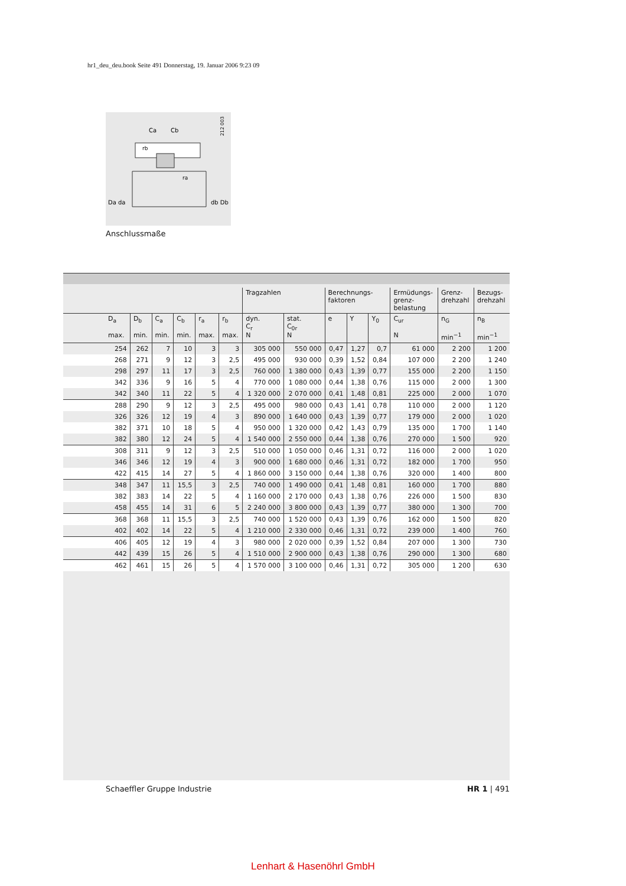hr1_deu_deu.book Seite 491 Donnerstag, 19. Januar 2006 9:23 09
Ca
Cb
Da da
db Db
ra
rb
212 003
Anschlussmaße
| | | | | | | Tragzahlen | | Berechnungs- faktoren | | | Ermüdungs- grenz- belastung | Grenz- drehzahl | Bezugs- drehzahl |
| --- | --- | --- | --- | --- | --- | --- | --- | --- | --- | --- | --- | --- | --- |
| D<sub>a</sub> max. | D<sub>b</sub> min. | C<sub>a</sub> min. | C<sub>b</sub> min. | r<sub>a</sub> max. | r<sub>b</sub> max. | dyn. C<sub>r</sub> N | stat. C<sub>0r</sub> N | e | Y | Y<sub>0</sub> | C<sub>ur</sub> N | n<sub>G</sub> min<sup>−1</sup> | n<sub>B</sub> min<sup>−1</sup> |
| 254 | 262 | 7 | 10 | 3 | 3 | 305 000 | 550 000 | 0,47 | 1,27 | 0,7 | 61 000 | 2 200 | 1 200 |
| 268 | 271 | 9 | 12 | 3 | 2,5 | 495 000 | 930 000 | 0,39 | 1,52 | 0,84 | 107 000 | 2 200 | 1 240 |
| 298 | 297 | 11 | 17 | 3 | 2,5 | 760 000 | 1 380 000 | 0,43 | 1,39 | 0,77 | 155 000 | 2 200 | 1 150 |
| 342 | 336 | 9 | 16 | 5 | 4 | 770 000 | 1 080 000 | 0,44 | 1,38 | 0,76 | 115 000 | 2 000 | 1 300 |
| 342 | 340 | 11 | 22 | 5 | 4 | 1 320 000 | 2 070 000 | 0,41 | 1,48 | 0,81 | 225 000 | 2 000 | 1 070 |
| 288 | 290 | 9 | 12 | 3 | 2,5 | 495 000 | 980 000 | 0,43 | 1,41 | 0,78 | 110 000 | 2 000 | 1 120 |
| 326 | 326 | 12 | 19 | 4 | 3 | 890 000 | 1 640 000 | 0,43 | 1,39 | 0,77 | 179 000 | 2 000 | 1 020 |
| 382 | 371 | 10 | 18 | 5 | 4 | 950 000 | 1 320 000 | 0,42 | 1,43 | 0,79 | 135 000 | 1 700 | 1 140 |
| 382 | 380 | 12 | 24 | 5 | 4 | 1 540 000 | 2 550 000 | 0,44 | 1,38 | 0,76 | 270 000 | 1 500 | 920 |
| 308 | 311 | 9 | 12 | 3 | 2,5 | 510 000 | 1 050 000 | 0,46 | 1,31 | 0,72 | 116 000 | 2 000 | 1 020 |
| 346 | 346 | 12 | 19 | 4 | 3 | 900 000 | 1 680 000 | 0,46 | 1,31 | 0,72 | 182 000 | 1 700 | 950 |
| 422 | 415 | 14 | 27 | 5 | 4 | 1 860 000 | 3 150 000 | 0,44 | 1,38 | 0,76 | 320 000 | 1 400 | 800 |
| 348 | 347 | 11 | 15,5 | 3 | 2,5 | 740 000 | 1 490 000 | 0,41 | 1,48 | 0,81 | 160 000 | 1 700 | 880 |
| 382 | 383 | 14 | 22 | 5 | 4 | 1 160 000 | 2 170 000 | 0,43 | 1,38 | 0,76 | 226 000 | 1 500 | 830 |
| 458 | 455 | 14 | 31 | 6 | 5 | 2 240 000 | 3 800 000 | 0,43 | 1,39 | 0,77 | 380 000 | 1 300 | 700 |
| 368 | 368 | 11 | 15,5 | 3 | 2,5 | 740 000 | 1 520 000 | 0,43 | 1,39 | 0,76 | 162 000 | 1 500 | 820 |
| 402 | 402 | 14 | 22 | 5 | 4 | 1 210 000 | 2 330 000 | 0,46 | 1,31 | 0,72 | 239 000 | 1 400 | 760 |
| 406 | 405 | 12 | 19 | 4 | 3 | 980 000 | 2 020 000 | 0,39 | 1,52 | 0,84 | 207 000 | 1 300 | 730 |
| 442 | 439 | 15 | 26 | 5 | 4 | 1 510 000 | 2 900 000 | 0,43 | 1,38 | 0,76 | 290 000 | 1 300 | 680 |
| 462 | 461 | 15 | 26 | 5 | 4 | 1 570 000 | 3 100 000 | 0,46 | 1,31 | 0,72 | 305 000 | 1 200 | 630 |
Schaeffler Gruppe Industrie HR 1 | 491
Lenhart & Hasenöhrl GmbH